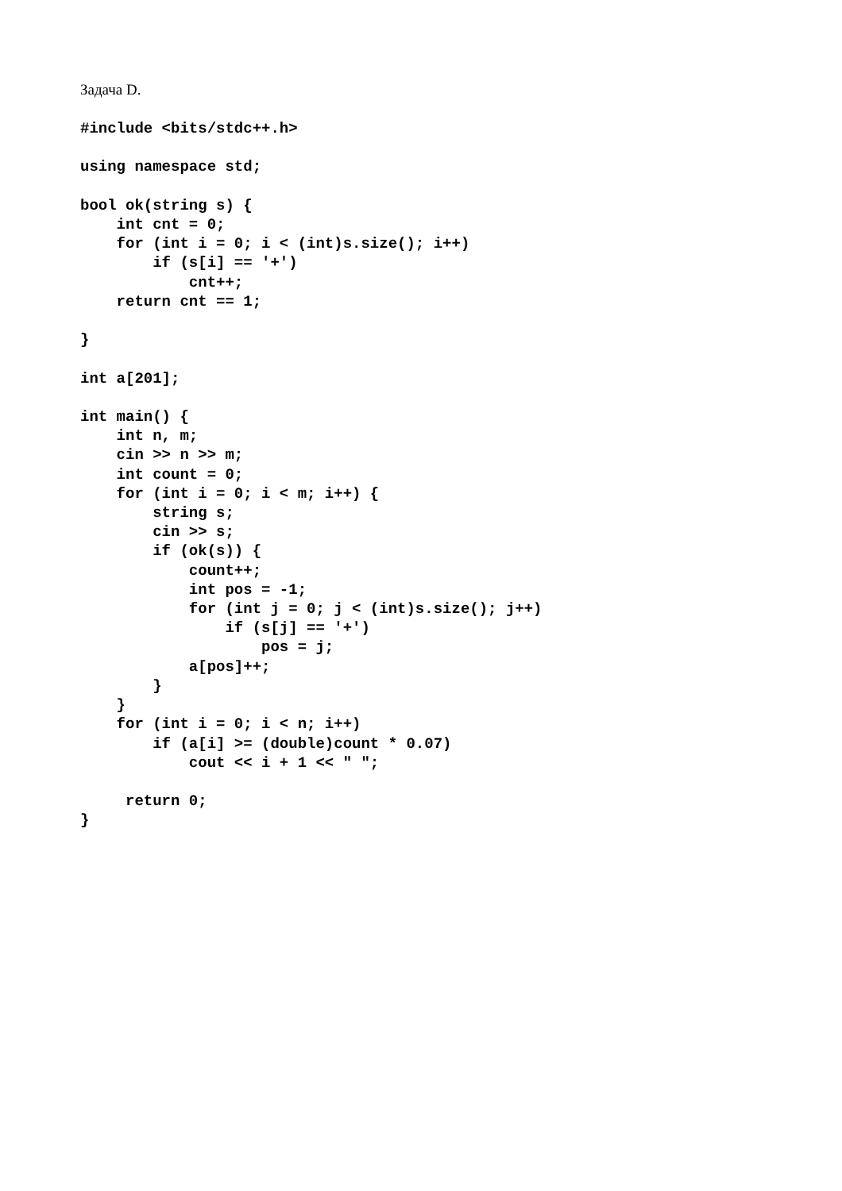Задача D.
#include <bits/stdc++.h>

using namespace std;

bool ok(string s) {
    int cnt = 0;
    for (int i = 0; i < (int)s.size(); i++)
        if (s[i] == '+')
            cnt++;
    return cnt == 1;

}

int a[201];

int main() {
    int n, m;
    cin >> n >> m;
    int count = 0;
    for (int i = 0; i < m; i++) {
        string s;
        cin >> s;
        if (ok(s)) {
            count++;
            int pos = -1;
            for (int j = 0; j < (int)s.size(); j++)
                if (s[j] == '+')
                    pos = j;
            a[pos]++;
        }
    }
    for (int i = 0; i < n; i++)
        if (a[i] >= (double)count * 0.07)
            cout << i + 1 << " ";

     return 0;
}